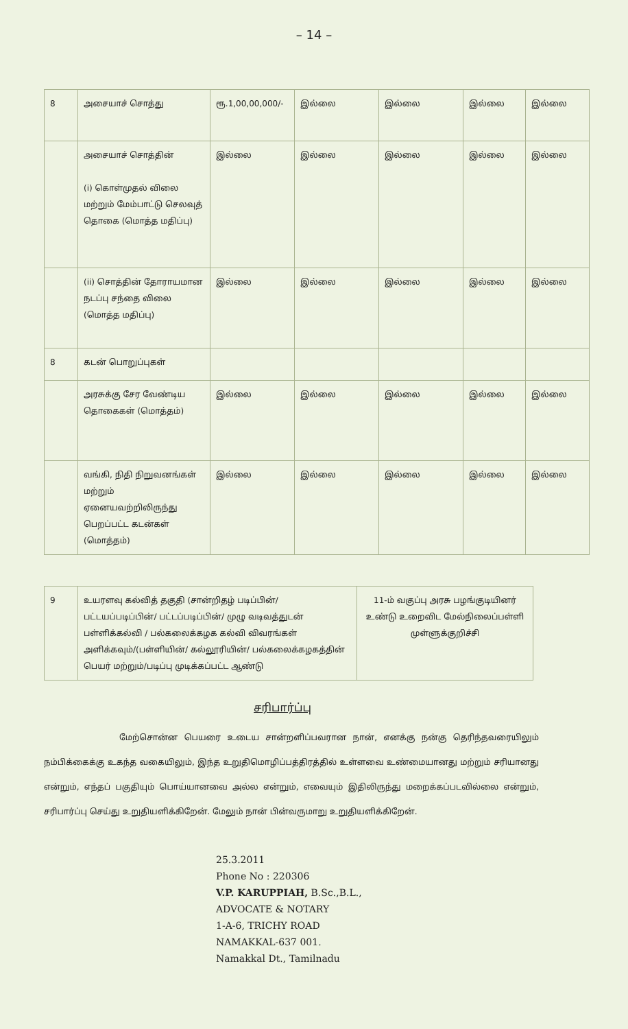– 14 –
| 8 | அசையாச் சொத்து | ரூ.1,00,00,000/- | இல்லை | இல்லை | இல்லை | இல்லை |
| | அசையாச் சொத்தின் (i) கொள்முதல் விலை மற்றும் மேம்பாட்டு செலவுத் தொகை (மொத்த மதிப்பு) | இல்லை | இல்லை | இல்லை | இல்லை | இல்லை |
| | (ii) சொத்தின் தோராயமான நடப்பு சந்தை விலை (மொத்த மதிப்பு) | இல்லை | இல்லை | இல்லை | இல்லை | இல்லை |
| 8 | கடன் பொறுப்புகள் | | | | | |
| | அரசுக்கு சேர வேண்டிய தொகைகள் (மொத்தம்) | இல்லை | இல்லை | இல்லை | இல்லை | இல்லை |
| | வங்கி, நிதி நிறுவனங்கள் மற்றும் ஏனையவற்றிலிருந்து பெறப்பட்ட கடன்கள் (மொத்தம்) | இல்லை | இல்லை | இல்லை | இல்லை | இல்லை |
| 9 | உயரளவு கல்வித் தகுதி (சான்றிதழ் படிப்பின்/ பட்டயப்படிப்பின்/ பட்டப்படிப்பின்/ முழு வடிவத்துடன் பள்ளிக்கல்வி / பல்கலைக்கழக கல்வி விவரங்கள் அளிக்கவும்/(பள்ளியின்/ கல்லூரியின்/ பல்கலைக்கழகத்தின் பெயர் மற்றும்/படிப்பு முடிக்கப்பட்ட ஆண்டு | 11-ம் வகுப்பு அரசு பழங்குடியினர் உண்டு உறைவிட மேல்நிலைப்பள்ளி முள்ளுக்குறிச்சி |
சரிபார்ப்பு
மேற்சொன்ன பெயரை உடைய சான்றளிப்பவரான நான், எனக்கு நன்கு தெரிந்தவரையிலும் நம்பிக்கைக்கு உகந்த வகையிலும், இந்த உறுதிமொழிப்பத்திரத்தில் உள்ளவை உண்மையானது மற்றும் சரியானது என்றும், எந்தப் பகுதியும் பொய்யானவை அல்ல என்றும், எவையும் இதிலிருந்து மறைக்கப்படவில்லை என்றும், சரிபார்ப்பு செய்து உறுதியளிக்கிறேன். மேலும் நான் பின்வருமாறு உறுதியளிக்கிறேன்.
25.3.2011
Phone No : 220306
V.P. KARUPPIAH, B.Sc.,B.L.,
ADVOCATE & NOTARY
1-A-6, TRICHY ROAD
NAMAKKAL-637 001.
Namakkal Dt., Tamilnadu